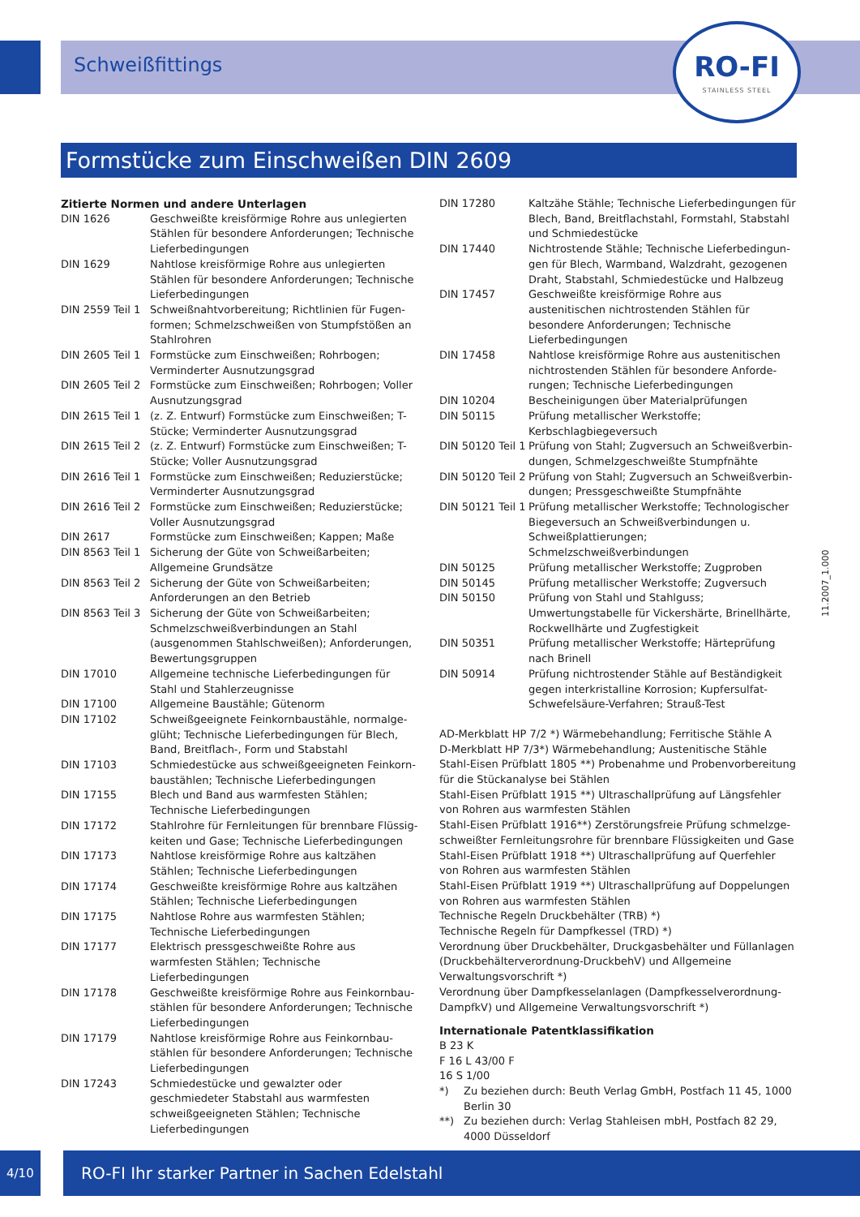Schweißfittings
RO-FI
STAINLESS STEEL
Formstücke zum Einschweißen DIN 2609
Zitierte Normen und andere Unterlagen
DIN 1626 Geschweißte kreisförmige Rohre aus unlegierten Stählen für besondere Anforderungen; Technische Lieferbedingungen
DIN 1629 Nahtlose kreisförmige Rohre aus unlegierten Stählen für besondere Anforderungen; Technische Lieferbe­dingungen
DIN 2559 Teil 1
Schweißnahtvorbereitung; Richtlinien für Fugen­formen; Schmelzschweißen von Stumpfstößen an Stahlrohren
DIN 2605 Teil 1
Formstücke zum Einschweißen; Rohrbogen; Verminderter Ausnutzungsgrad
DIN 2605 Teil 2
Formstücke zum Einschweißen; Rohrbogen; Voller Ausnutzungsgrad
DIN 2615 Teil 1
(z. Z. Entwurf) Formstücke zum Einschweißen; T-Stücke; Verminderter Ausnutzungsgrad
DIN 2615 Teil 2
(z. Z. Entwurf) Formstücke zum Einschweißen; T-Stücke; Voller Ausnutzungsgrad
DIN 2616 Teil 1
Formstücke zum Einschweißen; Reduzierstücke; Verminderter Ausnutzungsgrad
DIN 2616 Teil 2
Formstücke zum Einschweißen; Reduzierstücke; Voller Ausnutzungsgrad
DIN 2617 Formstücke zum Einschweißen; Kappen; Maße
DIN 8563 Teil 1
Sicherung der Güte von Schweißarbeiten; Allgemeine Grundsätze
DIN 8563 Teil 2
Sicherung der Güte von Schweißarbeiten; Anforderungen an den Betrieb
DIN 8563 Teil 3
Sicherung der Güte von Schweißarbeiten; Schmelz­schweißverbindungen an Stahl (ausgenommen Stahlschweißen); Anforderungen, Bewertungs­gruppen
DIN 17010 Allgemeine technische Lieferbedingungen für Stahl und Stahlerzeugnisse
DIN 17100 Allgemeine Baustähle; Gütenorm
DIN 17102 Schweißgeeignete Feinkornbaustähle, normalge­glüht; Technische Lieferbedingungen für Blech, Band, Breitflach-, Form und Stabstahl
DIN 17103 Schmiedestücke aus schweißgeeigneten Feinkorn­baustählen; Technische Lieferbedingungen
DIN 17155 Blech und Band aus warmfesten Stählen; Technische Lieferbedingungen
DIN 17172 Stahlrohre für Fernleitungen für brennbare Flüssig­keiten und Gase; Technische Lieferbedingungen
DIN 17173 Nahtlose kreisförmige Rohre aus kaltzähen Stählen; Technische Lieferbedingungen
DIN 17174 Geschweißte kreisförmige Rohre aus kaltzähen Stählen; Technische Lieferbedingungen
DIN 17175 Nahtlose Rohre aus warmfesten Stählen; Technische Lieferbedingungen
DIN 17177 Elektrisch pressgeschweißte Rohre aus warmfesten Stählen; Technische Lieferbedingungen
DIN 17178 Geschweißte kreisförmige Rohre aus Feinkornbau­stählen für besondere Anforderungen; Technische Lieferbedingungen
DIN 17179 Nahtlose kreisförmige Rohre aus Feinkornbau­stählen für besondere Anforderungen; Technische Lieferbedingungen
DIN 17243 Schmiedestücke und gewalzter oder geschmiedeter Stabstahl aus warmfesten schweißgeeigneten Stählen; Technische Lieferbedingungen
DIN 17280 Kaltzähe Stähle; Technische Lieferbedingungen für Blech, Band, Breitflachstahl, Formstahl, Stabstahl und Schmiedestücke
DIN 17440 Nichtrostende Stähle; Technische Lieferbedingun­gen für Blech, Warmband, Walzdraht, gezogenen Draht, Stabstahl, Schmiedestücke und Halbzeug
DIN 17457 Geschweißte kreisförmige Rohre aus austenitischen nichtrostenden Stählen für besondere Anforde­rungen; Technische Lieferbedingungen
DIN 17458 Nahtlose kreisförmige Rohre aus austenitischen nichtrostenden Stählen für besondere Anforde­rungen; Technische Lieferbedingungen
DIN 10204 Bescheinigungen über Materialprüfungen
DIN 50115 Prüfung metallischer Werkstoffe; Kerbschlagbiegeversuch
DIN 50120 Teil 1
Prüfung von Stahl; Zugversuch an Schweißverbin­dungen, Schmelzgeschweißte Stumpfnähte
DIN 50120 Teil 2
Prüfung von Stahl; Zugversuch an Schweißverbin­dungen; Pressgeschweißte Stumpfnähte
DIN 50121 Teil 1
Prüfung metallischer Werkstoffe; Technologischer Biegeversuch an Schweißverbindungen u. Schweiß­plattierungen; Schmelzschweißverbindungen
DIN 50125 Prüfung metallischer Werkstoffe; Zugproben
DIN 50145 Prüfung metallischer Werkstoffe; Zugversuch
DIN 50150 Prüfung von Stahl und Stahlguss; Umwertungstabelle für Vickershärte, Brinellhärte, Rockwellhärte und Zugfestigkeit
DIN 50351 Prüfung metallischer Werkstoffe; Härteprüfung nach Brinell
DIN 50914 Prüfung nichtrostender Stähle auf Beständigkeit gegen interkristalline Korrosion; Kupfersulfat-Schwefelsäure-Verfahren; Strauß-Test
AD-Merkblatt HP 7/2 *) Wärmebehandlung; Ferritische Stähle A
D-Merkblatt HP 7/3*) Wärmebehandlung; Austenitische Stähle
Stahl-Eisen Prüfblatt 1805 **) Probenahme und Probenvorbereitung für die Stückanalyse bei Stählen
Stahl-Eisen Prüfblatt 1915 **) Ultraschallprüfung auf Längsfehler von Rohren aus warmfesten Stählen
Stahl-Eisen Prüfblatt 1916**) Zerstörungsfreie Prüfung schmelzge­schweißter Fernleitungsrohre für brennbare Flüssigkeiten und Gase
Stahl-Eisen Prüfblatt 1918 **) Ultraschallprüfung auf Querfehler von Rohren aus warmfesten Stählen
Stahl-Eisen Prüfblatt 1919 **) Ultraschallprüfung auf Doppelungen von Rohren aus warmfesten Stählen
Technische Regeln Druckbehälter (TRB) *)
Technische Regeln für Dampfkessel (TRD) *)
Verordnung über Druckbehälter, Druckgasbehälter und Füllanlagen (Druckbehälterverordnung-DruckbehV) und Allgemeine Verwaltungs­vorschrift *)
Verordnung über Dampfkesselanlagen (Dampfkesselverordnung-DampfkV) und Allgemeine Verwaltungsvorschrift *)
Internationale Patentklassifikation
B 23 K
F 16 L 43/00 F
16 S 1/00
*) Zu beziehen durch: Beuth Verlag GmbH, Postfach 11 45, 1000 Berlin 30
**) Zu beziehen durch: Verlag Stahleisen mbH, Postfach 82 29, 4000 Düsseldorf
11.2007_1.000
4/10 RO-FI Ihr starker Partner in Sachen Edelstahl